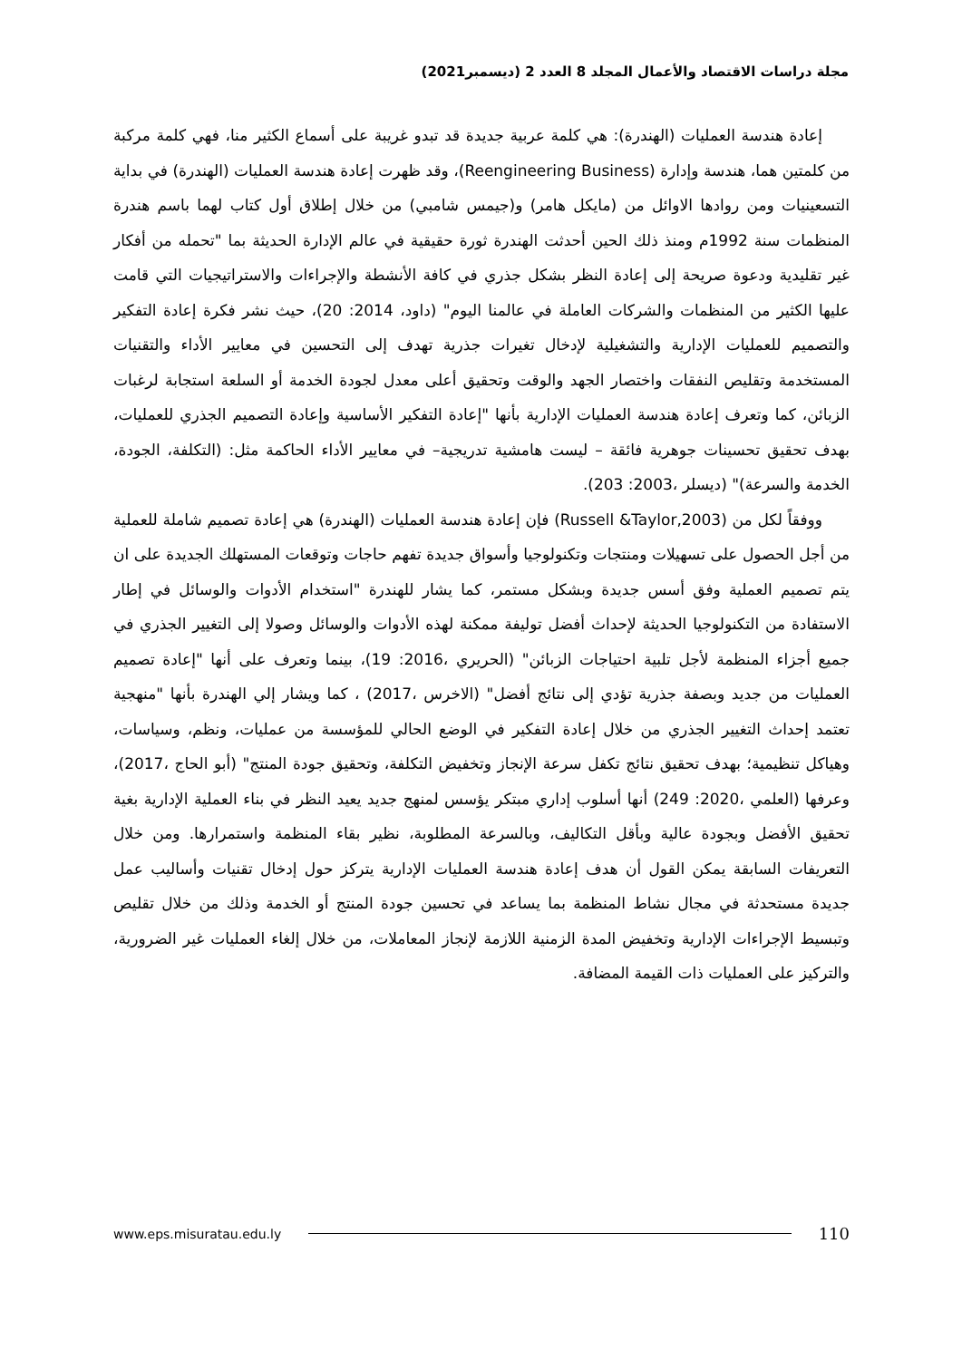مجلة دراسات الاقتصاد والأعمال المجلد 8 العدد 2 (ديسمبر2021)
إعادة هندسة العمليات (الهندرة): هي كلمة عربية جديدة قد تبدو غريبة على أسماع الكثير منا، فهي كلمة مركبة من كلمتين هما، هندسة وإدارة (Reengineering Business)، وقد ظهرت إعادة هندسة العمليات (الهندرة) في بداية التسعينيات ومن روادها الاوائل من (مايكل هامر) و(جيمس شامبي) من خلال إطلاق أول كتاب لهما باسم هندرة المنظمات سنة 1992م ومنذ ذلك الحين أحدثت الهندرة ثورة حقيقية في عالم الإدارة الحديثة بما "تحمله من أفكار غير تقليدية ودعوة صريحة إلى إعادة النظر بشكل جذري في كافة الأنشطة والإجراءات والاستراتيجيات التي قامت عليها الكثير من المنظمات والشركات العاملة في عالمنا اليوم" (داود، 2014: 20)، حيث نشر فكرة إعادة التفكير والتصميم للعمليات الإدارية والتشغيلية لإدخال تغيرات جذرية تهدف إلى التحسين في معايير الأداء والتقنيات المستخدمة وتقليص النفقات واختصار الجهد والوقت وتحقيق أعلى معدل لجودة الخدمة أو السلعة استجابة لرغبات الزبائن، كما وتعرف إعادة هندسة العمليات الإدارية بأنها "إعادة التفكير الأساسية وإعادة التصميم الجذري للعمليات، بهدف تحقيق تحسينات جوهرية فائقة – ليست هامشية تدريجية– في معايير الأداء الحاكمة مثل: (التكلفة، الجودة، الخدمة والسرعة)" (ديسلر ،2003: 203).
ووفقاً لكل من (Russell &Taylor,2003) فإن إعادة هندسة العمليات (الهندرة) هي إعادة تصميم شاملة للعملية من أجل الحصول على تسهيلات ومنتجات وتكنولوجيا وأسواق جديدة تفهم حاجات وتوقعات المستهلك الجديدة على ان يتم تصميم العملية وفق أسس جديدة وبشكل مستمر، كما يشار للهندرة "استخدام الأدوات والوسائل في إطار الاستفادة من التكنولوجيا الحديثة لإحداث أفضل توليفة ممكنة لهذه الأدوات والوسائل وصولا إلى التغيير الجذري في جميع أجزاء المنظمة لأجل تلبية احتياجات الزبائن" (الحريري ،2016: 19)، بينما وتعرف على أنها "إعادة تصميم العمليات من جديد وبصفة جذرية تؤدي إلى نتائج أفضل" (الاخرس ،2017) ، كما ويشار إلي الهندرة بأنها "منهجية تعتمد إحداث التغيير الجذري من خلال إعادة التفكير في الوضع الحالي للمؤسسة من عمليات، ونظم، وسياسات، وهياكل تنظيمية؛ بهدف تحقيق نتائج تكفل سرعة الإنجاز وتخفيض التكلفة، وتحقيق جودة المنتج" (أبو الحاج ،2017)، وعرفها (العلمي ،2020: 249) أنها أسلوب إداري مبتكر يؤسس لمنهج جديد يعيد النظر في بناء العملية الإدارية بغية تحقيق الأفضل وبجودة عالية وبأقل التكاليف، وبالسرعة المطلوبة، نظير بقاء المنظمة واستمرارها. ومن خلال التعريفات السابقة يمكن القول أن هدف إعادة هندسة العمليات الإدارية يتركز حول إدخال تقنيات وأساليب عمل جديدة مستحدثة في مجال نشاط المنظمة بما يساعد في تحسين جودة المنتج أو الخدمة وذلك من خلال تقليص وتبسيط الإجراءات الإدارية وتخفيض المدة الزمنية اللازمة لإنجاز المعاملات، من خلال إلغاء العمليات غير الضرورية، والتركيز على العمليات ذات القيمة المضافة.
www.eps.misuratau.edu.ly 110